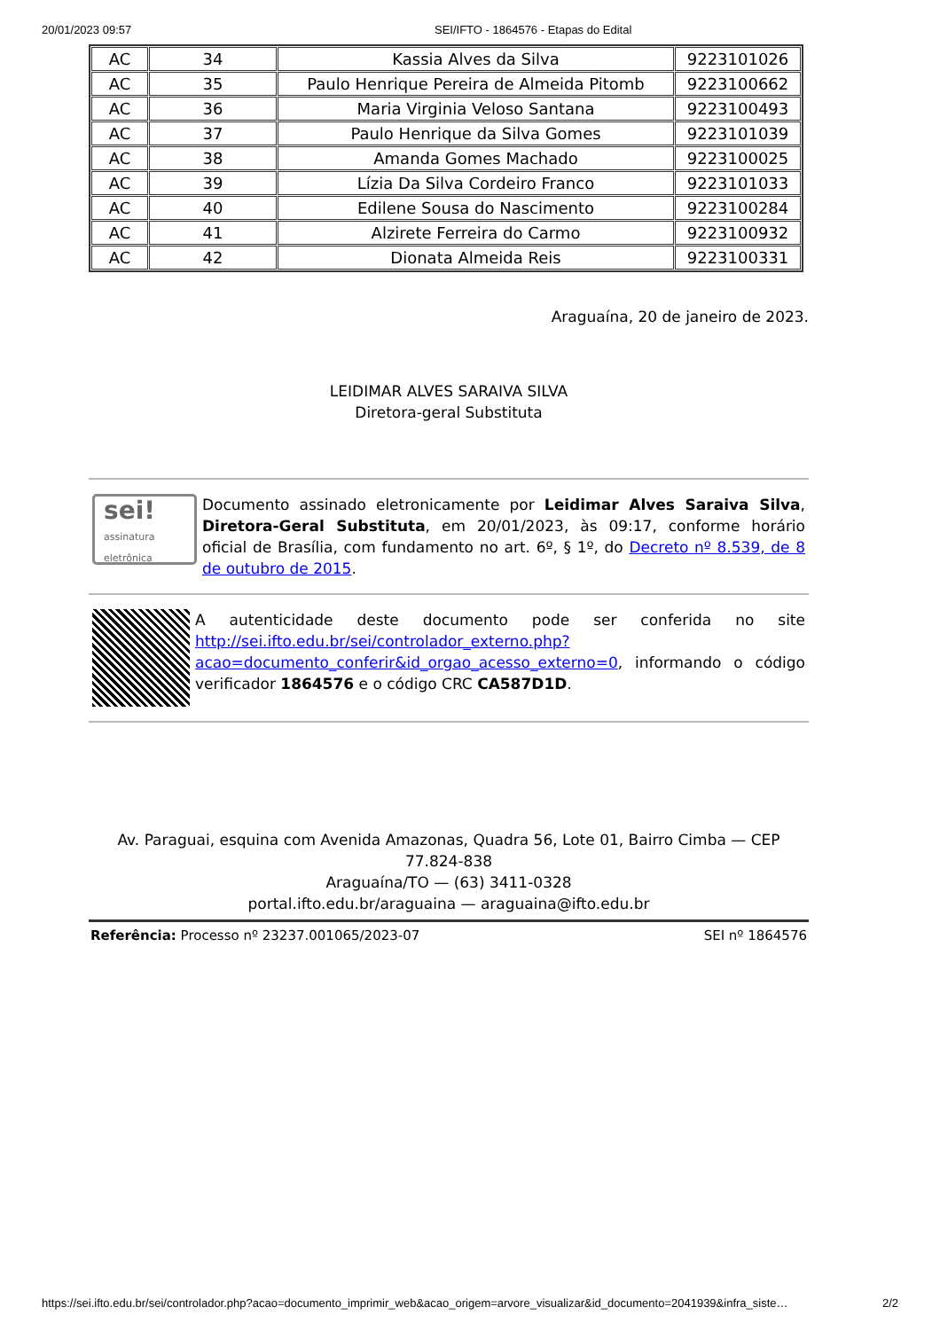20/01/2023 09:57 SEI/IFTO - 1864576 - Etapas do Edital
| AC | 34 | Kassia Alves da Silva | 9223101026 |
| AC | 35 | Paulo Henrique Pereira de Almeida Pitomb | 9223100662 |
| AC | 36 | Maria Virginia Veloso Santana | 9223100493 |
| AC | 37 | Paulo Henrique da Silva Gomes | 9223101039 |
| AC | 38 | Amanda Gomes Machado | 9223100025 |
| AC | 39 | Lízia Da Silva Cordeiro Franco | 9223101033 |
| AC | 40 | Edilene Sousa do Nascimento | 9223100284 |
| AC | 41 | Alzirete Ferreira do Carmo | 9223100932 |
| AC | 42 | Dionata Almeida Reis | 9223100331 |
Araguaína, 20 de janeiro de 2023.
LEIDIMAR ALVES SARAIVA SILVA
Diretora-geral Substituta
sei!
assinatura
eletrônica
Documento assinado eletronicamente por Leidimar Alves Saraiva Silva, Diretora-Geral Substituta, em 20/01/2023, às 09:17, conforme horário oficial de Brasília, com fundamento no art. 6º, § 1º, do Decreto nº 8.539, de 8 de outubro de 2015.
A autenticidade deste documento pode ser conferida no site http://sei.ifto.edu.br/sei/controlador_externo.php?acao=documento_conferir&id_orgao_acesso_externo=0, informando o código verificador 1864576 e o código CRC CA587D1D.
Av. Paraguai, esquina com Avenida Amazonas, Quadra 56, Lote 01, Bairro Cimba — CEP 77.824-838
Araguaína/TO — (63) 3411-0328
portal.ifto.edu.br/araguaina — araguaina@ifto.edu.br
Referência: Processo nº 23237.001065/2023-07 SEI nº 1864576
https://sei.ifto.edu.br/sei/controlador.php?acao=documento_imprimir_web&acao_origem=arvore_visualizar&id_documento=2041939&infra_siste… 2/2